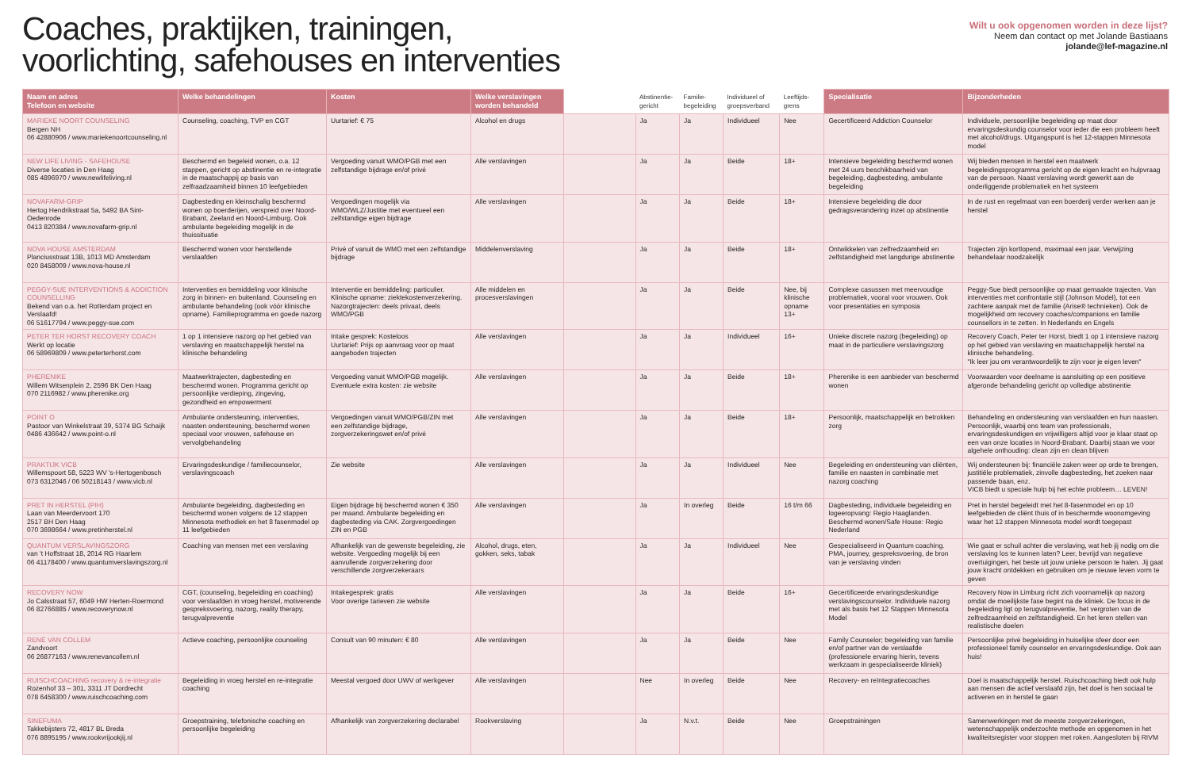Coaches, praktijken, trainingen,
voorlichting, safehouses en interventies
Wilt u ook opgenomen worden in deze lijst?
Neem dan contact op met Jolande Bastiaans
jolande@lef-magazine.nl
| Naam en adres Telefoon en website | Welke behandelingen | Kosten | Welke verslavingen worden behandeld | | Abstinentie­gericht | Familie­begeleiding | Individueel of groepsverband | Leeftijds­grens | Specialisatie | Bijzonderheden |
| --- | --- | --- | --- | --- | --- | --- | --- | --- | --- | --- |
| MARIEKE NOORT COUNSELING Bergen NH 06 42880906 / www.mariekenoortcounseling.nl | Counseling, coaching, TVP en CGT | Uurtarief: € 75 | Alcohol en drugs | | Ja | Ja | Individueel | Nee | Gecertificeerd Addiction Counselor | Individuele, persoonlijke begeleiding op maat door ervaringsdeskundig counselor voor ieder die een probleem heeft met alcohol/drugs. Uitgangspunt is het 12-stappen Minnesota model |
| NEW LIFE LIVING - SAFEHOUSE Diverse locaties in Den Haag 085 4896970 / www.newlifeliving.nl | Beschermd en begeleid wonen, o.a. 12 stappen, gericht op abstinentie en re-integratie in de maatschappij op basis van zelfraadzaamheid binnen 10 leefgebieden | Vergoeding vanuit WMO/PGB met een zelfstandige bijdrage en/of privé | Alle verslavingen | | Ja | Ja | Beide | 18+ | Intensieve begeleiding beschermd wonen met 24 uurs beschikbaarheid van begeleiding, dagbesteding, ambulante begeleiding | Wij bieden mensen in herstel een maatwerk begeleidingsprogramma gericht op de eigen kracht en hulpvraag van de persoon. Naast verslaving wordt gewerkt aan de onderliggende problematiek en het systeem |
| NOVAFARM-GRIP Hertog Hendrikstraat 5a, 5492 BA Sint-Oedenrode 0413 820384 / www.novafarm-grip.nl | Dagbesteding en kleinschalig beschermd wonen op boerderijen, verspreid over Noord-Brabant, Zeeland en Noord-Limburg. Ook ambulante begeleiding mogelijk in de thuissituatie | Vergoedingen mogelijk via WMO/WLZ/Justitie met eventueel een zelfstandige eigen bijdrage | Alle verslavingen | | Ja | Ja | Beide | 18+ | Intensieve begeleiding die door gedragsverandering inzet op abstinentie | In de rust en regelmaat van een boerderij verder werken aan je herstel |
| NOVA HOUSE AMSTERDAM Planciusstraat 13B, 1013 MD Amsterdam 020 8458009 / www.nova-house.nl | Beschermd wonen voor herstellende verslaafden | Privé of vanuit de WMO met een zelfstandige bijdrage | Middelenverslaving | | Ja | Ja | Beide | 18+ | Ontwikkelen van zelfredzaamheid en zelfstandigheid met langdurige abstinentie | Trajecten zijn kortlopend, maximaal een jaar. Verwijzing behandelaar noodzakelijk |
| PEGGY-SUE INTERVENTIONS & ADDICTION COUNSELLING Bekend van o.a. het Rotterdam project en Verslaafd! 06 51617794 / www.peggy-sue.com | Interventies en bemiddeling voor klinische zorg in binnen- en buitenland. Counseling en ambulante behandeling (ook vóór klinische opname). Familieprogramma en goede nazorg | Interventie en bemiddeling: particulier. Klinische opname: ziektekostenverzekering. Nazorgtrajecten: deels privaat, deels WMO/PGB | Alle middelen en procesverslavingen | | Ja | Ja | Beide | Nee, bij klinische opname 13+ | Complexe casussen met meervoudige problematiek, vooral voor vrouwen. Ook voor presentaties en symposia | Peggy-Sue biedt persoonlijke op maat gemaakte trajecten. Van interventies met confrontatie stijl (Johnson Model), tot een zachtere aanpak met de familie (Arise® technieken). Ook de mogelijkheid om recovery coaches/companions en familie counsellors in te zetten. In Nederlands en Engels |
| PETER TER HORST RECOVERY COACH Werkt op locatie 06 58969809 / www.peterterhorst.com | 1 op 1 intensieve nazorg op het gebied van verslaving en maatschappelijk herstel na klinische behandeling | Intake gesprek: Kosteloos Uurtarief: Prijs op aanvraag voor op maat aangeboden trajecten | Alle verslavingen | | Ja | Ja | Individueel | 16+ | Unieke discrete nazorg (begeleiding) op maat in de particuliere verslavingszorg | Recovery Coach, Peter ter Horst, biedt 1 op 1 intensieve nazorg op het gebied van verslaving en maatschappelijk herstel na klinische behandeling. "Ik leer jou om verantwoordelijk te zijn voor je eigen leven" |
| PHERENIKE Willem Witsenplein 2, 2596 BK Den Haag 070 2116982 / www.pherenike.org | Maatwerktrajecten, dagbesteding en beschermd wonen. Programma gericht op persoonlijke verdieping, zingeving, gezondheid en empowerment | Vergoeding vanuit WMO/PGB mogelijk. Eventuele extra kosten: zie website | Alle verslavingen | | Ja | Ja | Beide | 18+ | Pherenike is een aanbieder van beschermd wonen | Voorwaarden voor deelname is aansluiting op een positieve afgeronde behandeling gericht op volledige abstinentie |
| POINT O Pastoor van Winkelstraat 39, 5374 BG Schaijk 0486 436642 / www.point-o.nl | Ambulante ondersteuning, interventies, naasten ondersteuning, beschermd wonen speciaal voor vrouwen, safehouse en vervolgbehandeling | Vergoedingen vanuit WMO/PGB/ZIN met een zelfstandige bijdrage, zorgverzekeringswet en/of privé | Alle verslavingen | | Ja | Ja | Beide | 18+ | Persoonlijk, maatschappelijk en betrokken zorg | Behandeling en ondersteuning van verslaafden en hun naasten. Persoonlijk, waarbij ons team van professionals, ervaringsdeskundigen en vrijwilligers altijd voor je klaar staat op een van onze locaties in Noord-Brabant. Daarbij staan we voor algehele onthouding: clean zijn en clean blijven |
| PRAKTIJK VICB Willemspoort 58, 5223 WV 's-Hertogenbosch 073 6312046 / 06 50218143 / www.vicb.nl | Ervaringsdeskundige / familiecounselor, verslavingscoach | Zie website | Alle verslavingen | | Ja | Ja | Individueel | Nee | Begeleiding en ondersteuning van cliënten, familie en naasten in combinatie met nazorg coaching | Wij ondersteunen bij: financiële zaken weer op orde te brengen, justitiële problematiek, zinvolle dagbesteding, het zoeken naar passende baan, enz. VICB biedt u speciale hulp bij het echte probleem… LEVEN! |
| PRET IN HERSTEL (PIH) Laan van Meerdervoort 170 2517 BH Den Haag 070 3698664 / www.pretinherstel.nl | Ambulante begeleiding, dagbesteding en beschermd wonen volgens de 12 stappen Minnesota methodiek en het 8 fasenmodel op 11 leefgebieden | Eigen bijdrage bij beschermd wonen € 350 per maand. Ambulante begeleiding en dagbesteding via CAK. Zorgvergoedingen ZIN en PGB | Alle verslavingen | | Ja | In overleg | Beide | 16 t/m 66 | Dagbesteding, individuele begeleiding en logeeropvang: Regio Haaglanden. Beschermd wonen/Safe House: Regio Nederland | Pret in herstel begeleidt met het 8-fasenmodel en op 10 leefgebieden de cliënt thuis of in beschermde woonomgeving waar het 12 stappen Minnesota model wordt toegepast |
| QUANTUM VERSLAVINGSZORG van 't Hoffstraat 18, 2014 RG Haarlem 06 41178400 / www.quantumverslavingszorg.nl | Coaching van mensen met een verslaving | Afhankelijk van de gewenste begeleiding, zie website. Vergoeding mogelijk bij een aanvullende zorgverzekering door verschillende zorgverzekeraars | Alcohol, drugs, eten, gokken, seks, tabak | | Ja | Ja | Individueel | Nee | Gespecialiseerd in Quantum coaching. PMA, journey, gespreksvoering, de bron van je verslaving vinden | Wie gaat er schuil achter die verslaving, wat heb jij nodig om die verslaving los te kunnen laten? Leer, bevrijd van negatieve overtuigingen, het beste uit jouw unieke persoon te halen. Jij gaat jouw kracht ontdekken en gebruiken om je nieuwe leven vorm te geven |
| RECOVERY NOW Jo Calsstraat 57, 6049 HW Herten-Roermond 06 82766885 / www.recoverynow.nl | CGT, (counseling, begeleiding en coaching) voor verslaafden in vroeg herstel, motiverende gespreksvoering, nazorg, reality therapy, terugvalpreventie | Intakegesprek: gratis Voor overige tarieven zie website | Alle verslavingen | | Ja | Ja | Beide | 16+ | Gecertificeerde ervaringsdeskundige verslavingscounselor. Individuele nazorg met als basis het 12 Stappen Minnesota Model | Recovery Now in Limburg richt zich voornamelijk op nazorg omdat de moeilijkste fase begint na de kliniek. De focus in de begeleiding ligt op terugvalpreventie, het vergroten van de zelfredzaamheid en zelfstandigheid. En het leren stellen van realistische doelen |
| RENÉ VAN COLLEM Zandvoort 06 26877163 / www.renevancollem.nl | Actieve coaching, persoonlijke counseling | Consult van 90 minuten: € 80 | Alle verslavingen | | Ja | Ja | Beide | Nee | Family Counselor; begeleiding van familie en/of partner van de verslaafde (professionele ervaring hierin, tevens werkzaam in gespecialiseerde kliniek) | Persoonlijke privé begeleiding in huiselijke sfeer door een professioneel family counselor en ervaringsdeskundige. Ook aan huis! |
| RUISCHCOACHING recovery & re-integratie Rozenhof 33 – 301, 3311 JT Dordrecht 078 6458300 / www.ruischcoaching.com | Begeleiding in vroeg herstel en re-integratie coaching | Meestal vergoed door UWV of werkgever | Alle verslavingen | | Nee | In overleg | Beide | Nee | Recovery- en reïntegratiecoaches | Doel is maatschappelijk herstel. Ruischcoaching biedt ook hulp aan mensen die actief verslaafd zijn, het doel is hen sociaal te activeren en in herstel te gaan |
| SINEFUMA Takkebijsters 72, 4817 BL Breda 076 8895195 / www.rookvrijookjij.nl | Groepstraining, telefonische coaching en persoonlijke begeleiding | Afhankelijk van zorgverzekering declarabel | Rookverslaving | | Ja | N.v.t. | Beide | Nee | Groepstrainingen | Samenwerkingen met de meeste zorgverzekeringen, wetenschappelijk onderzochte methode en opgenomen in het kwaliteitsregister voor stoppen met roken. Aangesloten bij RIVM |